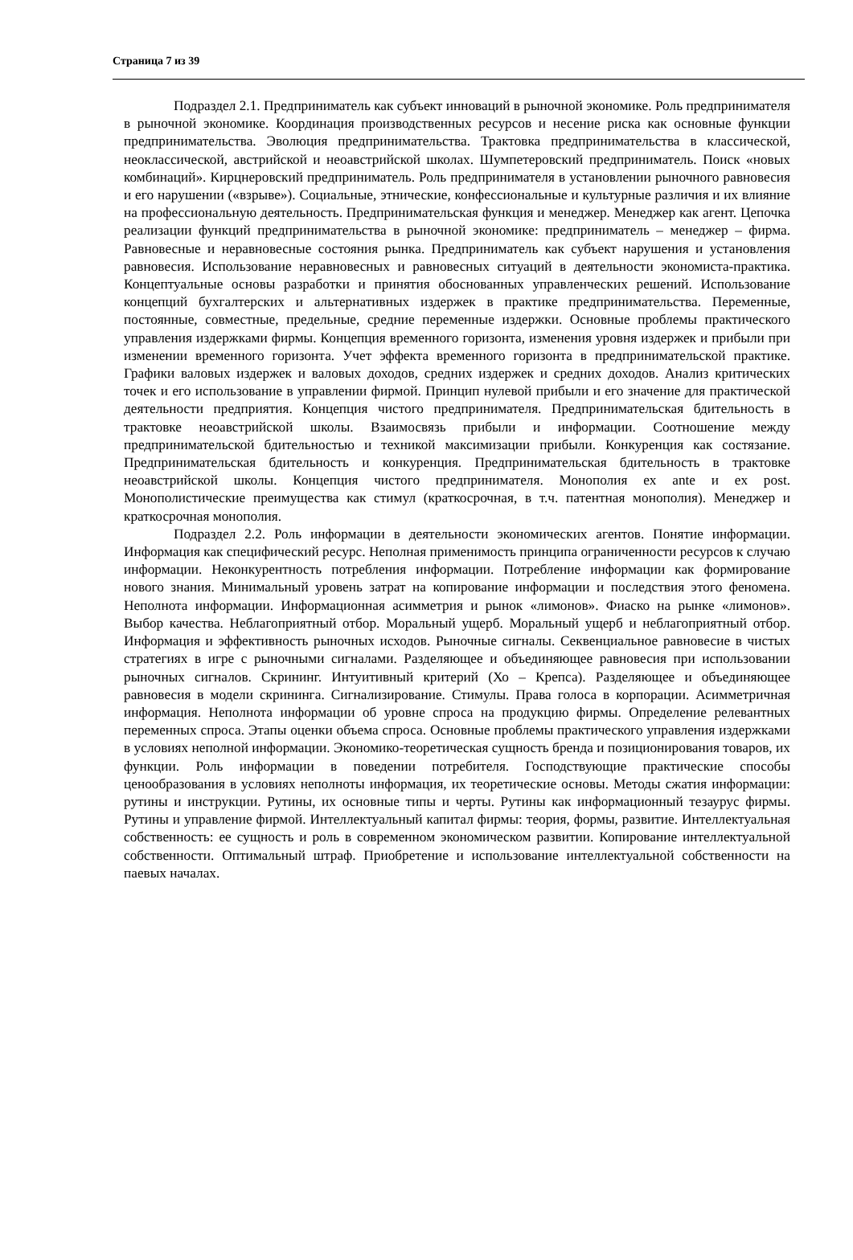Страница 7 из 39
Подраздел 2.1. Предприниматель как субъект инноваций в рыночной экономике. Роль предпринимателя в рыночной экономике. Координация производственных ресурсов и несение риска как основные функции предпринимательства. Эволюция предпринимательства. Трактовка предпринимательства в классической, неоклассической, австрийской и неоавстрийской школах. Шумпетеровский предприниматель. Поиск «новых комбинаций». Кирцнеровский предприниматель. Роль предпринимателя в установлении рыночного равновесия и его нарушении («взрыве»). Социальные, этнические, конфессиональные и культурные различия и их влияние на профессиональную деятельность. Предпринимательская функция и менеджер. Менеджер как агент. Цепочка реализации функций предпринимательства в рыночной экономике: предприниматель – менеджер – фирма. Равновесные и неравновесные состояния рынка. Предприниматель как субъект нарушения и установления равновесия. Использование неравновесных и равновесных ситуаций в деятельности экономиста-практика. Концептуальные основы разработки и принятия обоснованных управленческих решений. Использование концепций бухгалтерских и альтернативных издержек в практике предпринимательства. Переменные, постоянные, совместные, предельные, средние переменные издержки. Основные проблемы практического управления издержками фирмы. Концепция временного горизонта, изменения уровня издержек и прибыли при изменении временного горизонта. Учет эффекта временного горизонта в предпринимательской практике. Графики валовых издержек и валовых доходов, средних издержек и средних доходов. Анализ критических точек и его использование в управлении фирмой. Принцип нулевой прибыли и его значение для практической деятельности предприятия. Концепция чистого предпринимателя. Предпринимательская бдительность в трактовке неоавстрийской школы. Взаимосвязь прибыли и информации. Соотношение между предпринимательской бдительностью и техникой максимизации прибыли. Конкуренция как состязание. Предпринимательская бдительность и конкуренция. Предпринимательская бдительность в трактовке неоавстрийской школы. Концепция чистого предпринимателя. Монополия ex ante и ex post. Монополистические преимущества как стимул (краткосрочная, в т.ч. патентная монополия). Менеджер и краткосрочная монополия.
Подраздел 2.2. Роль информации в деятельности экономических агентов. Понятие информации. Информация как специфический ресурс. Неполная применимость принципа ограниченности ресурсов к случаю информации. Неконкурентность потребления информации. Потребление информации как формирование нового знания. Минимальный уровень затрат на копирование информации и последствия этого феномена. Неполнота информации. Информационная асимметрия и рынок «лимонов». Фиаско на рынке «лимонов». Выбор качества. Неблагоприятный отбор. Моральный ущерб. Моральный ущерб и неблагоприятный отбор. Информация и эффективность рыночных исходов. Рыночные сигналы. Секвенциальное равновесие в чистых стратегиях в игре с рыночными сигналами. Разделяющее и объединяющее равновесия при использовании рыночных сигналов. Скрининг. Интуитивный критерий (Хо – Крепса). Разделяющее и объединяющее равновесия в модели скрининга. Сигнализирование. Стимулы. Права голоса в корпорации. Асимметричная информация. Неполнота информации об уровне спроса на продукцию фирмы. Определение релевантных переменных спроса. Этапы оценки объема спроса. Основные проблемы практического управления издержками в условиях неполной информации. Экономико-теоретическая сущность бренда и позиционирования товаров, их функции. Роль информации в поведении потребителя. Господствующие практические способы ценообразования в условиях неполноты информация, их теоретические основы. Методы сжатия информации: рутины и инструкции. Рутины, их основные типы и черты. Рутины как информационный тезаурус фирмы. Рутины и управление фирмой. Интеллектуальный капитал фирмы: теория, формы, развитие. Интеллектуальная собственность: ее сущность и роль в современном экономическом развитии. Копирование интеллектуальной собственности. Оптимальный штраф. Приобретение и использование интеллектуальной собственности на паевых началах.